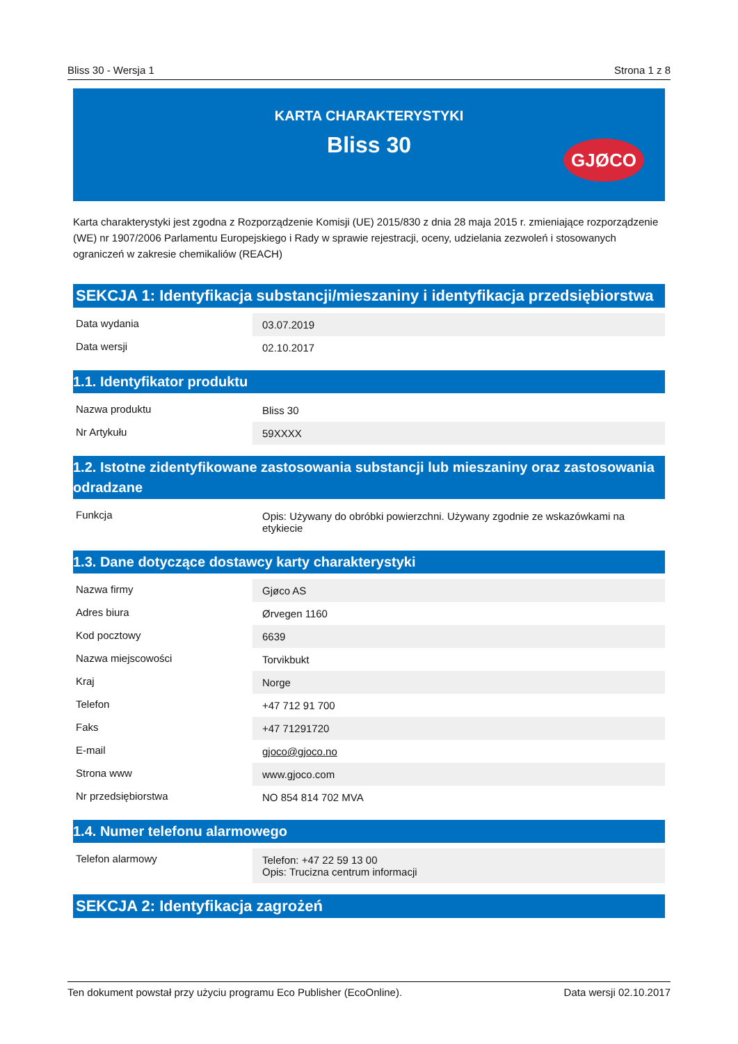Bliss 30 - Wersja 1 Strona 1 z 8
KARTA CHARAKTERYSTYKI
Bliss 30
GJØCO
Karta charakterystyki jest zgodna z Rozporządzenie Komisji (UE) 2015/830 z dnia 28 maja 2015 r. zmieniające rozporządzenie (WE) nr 1907/2006 Parlamentu Europejskiego i Rady w sprawie rejestracji, oceny, udzielania zezwoleń i stosowanych ograniczeń w zakresie chemikaliów (REACH)
SEKCJA 1: Identyfikacja substancji/mieszaniny i identyfikacja przedsiębiorstwa
| Data wydania | 03.07.2019 |
| Data wersji | 02.10.2017 |
1.1. Identyfikator produktu
| Nazwa produktu | Bliss 30 |
| Nr Artykułu | 59XXXX |
1.2. Istotne zidentyfikowane zastosowania substancji lub mieszaniny oraz zastosowania odradzane
| Funkcja | Opis: Używany do obróbki powierzchni. Używany zgodnie ze wskazówkami na etykiecie |
1.3. Dane dotyczące dostawcy karty charakterystyki
| Nazwa firmy | Gjøco AS |
| Adres biura | Ørvegen 1160 |
| Kod pocztowy | 6639 |
| Nazwa miejscowości | Torvikbukt |
| Kraj | Norge |
| Telefon | +47 712 91 700 |
| Faks | +47 71291720 |
| E-mail | gjoco@gjoco.no |
| Strona www | www.gjoco.com |
| Nr przedsiębiorstwa | NO 854 814 702 MVA |
1.4. Numer telefonu alarmowego
| Telefon alarmowy | Telefon: +47 22 59 13 00 Opis: Trucizna centrum informacji |
SEKCJA 2: Identyfikacja zagrożeń
Ten dokument powstał przy użyciu programu Eco Publisher (EcoOnline). Data wersji 02.10.2017